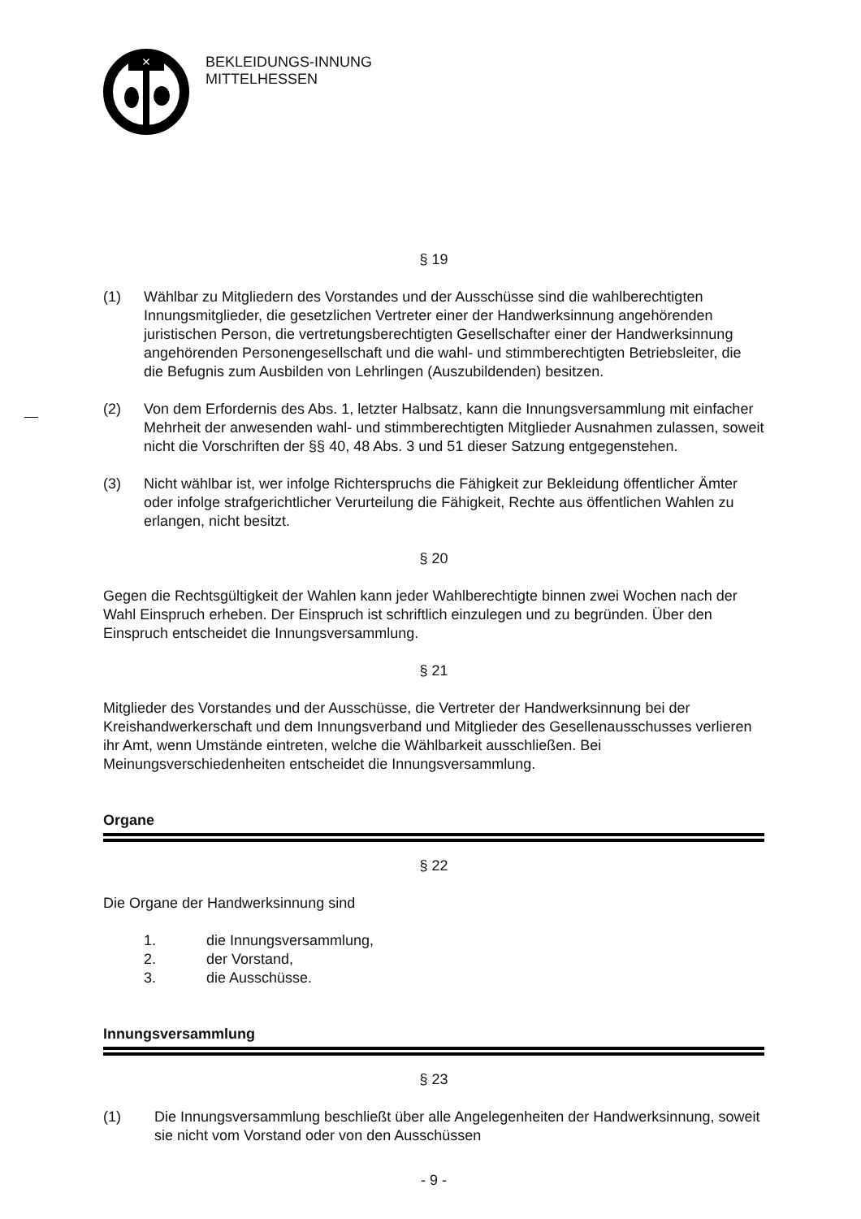×
BEKLEIDUNGS-INNUNG
MITTELHESSEN
§ 19
(1) Wählbar zu Mitgliedern des Vorstandes und der Ausschüsse sind die wahlberechtigten Innungsmitglieder, die gesetzlichen Vertreter einer der Handwerksinnung angehörenden juristischen Person, die vertretungsberechtigten Gesellschafter einer der Handwerksinnung angehörenden Personengesellschaft und die wahl- und stimmberechtigten Betriebsleiter, die die Befugnis zum Ausbilden von Lehrlingen (Auszubildenden) besitzen.
(2) Von dem Erfordernis des Abs. 1, letzter Halbsatz, kann die Innungsversammlung mit einfacher Mehrheit der anwesenden wahl- und stimmberechtigten Mitglieder Ausnahmen zulassen, soweit nicht die Vorschriften der §§ 40, 48 Abs. 3 und 51 dieser Satzung entgegenstehen.
(3) Nicht wählbar ist, wer infolge Richterspruchs die Fähigkeit zur Bekleidung öffentlicher Ämter oder infolge strafgerichtlicher Verurteilung die Fähigkeit, Rechte aus öffentlichen Wahlen zu erlangen, nicht besitzt.
§ 20
Gegen die Rechtsgültigkeit der Wahlen kann jeder Wahlberechtigte binnen zwei Wochen nach der Wahl Einspruch erheben. Der Einspruch ist schriftlich einzulegen und zu begründen. Über den Einspruch entscheidet die Innungsversammlung.
§ 21
Mitglieder des Vorstandes und der Ausschüsse, die Vertreter der Handwerksinnung bei der Kreishandwerkerschaft und dem Innungsverband und Mitglieder des Gesellenausschusses verlieren ihr Amt, wenn Umstände eintreten, welche die Wählbarkeit ausschließen. Bei Meinungsverschiedenheiten entscheidet die Innungsversammlung.
Organe
§ 22
Die Organe der Handwerksinnung sind
1. die Innungsversammlung,
2. der Vorstand,
3. die Ausschüsse.
Innungsversammlung
§ 23
(1) Die Innungsversammlung beschließt über alle Angelegenheiten der Handwerksinnung, soweit sie nicht vom Vorstand oder von den Ausschüssen
- 9 -